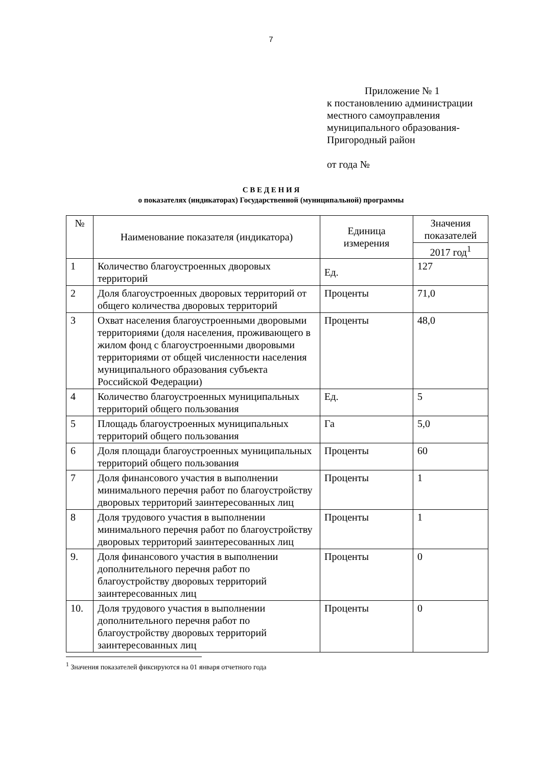7
Приложение № 1
к постановлению администрации
местного самоуправления
муниципального образования-
Пригородный район
от года №
С В Е Д Е Н И Я
о показателях (индикаторах) Государственной (муниципальной) программы
| № | Наименование показателя (индикатора) | Единица измерения | Значения показателей |
| --- | --- | --- | --- |
| | | | 2017 год<sup>1</sup> |
| 1 | Количество благоустроенных дворовых территорий | Ед. | 127 |
| 2 | Доля благоустроенных дворовых территорий от общего количества дворовых территорий | Проценты | 71,0 |
| 3 | Охват населения благоустроенными дворовыми территориями (доля населения, проживающего в жилом фонд с благоустроенными дворовыми территориями от общей численности населения муниципального образования субъекта Российской Федерации) | Проценты | 48,0 |
| 4 | Количество благоустроенных муниципальных территорий общего пользования | Ед. | 5 |
| 5 | Площадь благоустроенных муниципальных территорий общего пользования | Га | 5,0 |
| 6 | Доля площади благоустроенных муниципальных территорий общего пользования | Проценты | 60 |
| 7 | Доля финансового участия в выполнении минимального перечня работ по благоустройству дворовых территорий заинтересованных лиц | Проценты | 1 |
| 8 | Доля трудового участия в выполнении минимального перечня работ по благоустройству дворовых территорий заинтересованных лиц | Проценты | 1 |
| 9. | Доля финансового участия в выполнении дополнительного перечня работ по благоустройству дворовых территорий заинтересованных лиц | Проценты | 0 |
| 10. | Доля трудового участия в выполнении дополнительного перечня работ по благоустройству дворовых территорий заинтересованных лиц | Проценты | 0 |
<sup>1</sup> Значения показателей фиксируются на 01 января отчетного года